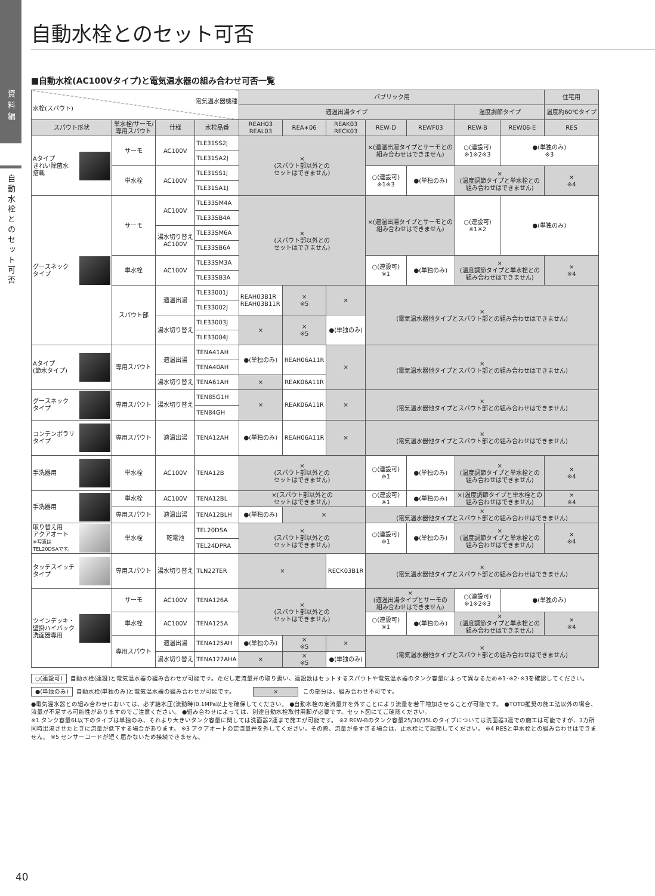資料編
自動水栓とのセット可否
自動水栓とのセット可否
■自動水栓(AC100Vタイプ)と電気温水器の組み合わせ可否一覧
| 電気温水器機種 水栓(スパウト) | | | | パブリック用 | | | | | | | 住宅用 |
| --- | --- | --- | --- | --- | --- | --- | --- | --- | --- | --- | --- |
| | | | | 適温出湯タイプ | | | | | 温度調節タイプ | | 温度約60℃タイプ |
| スパウト形状 | 単水栓/サーモ/ 専用スパウト | 仕様 | 水栓品番 | REAH03 REAL03 | REA∗06 | REAK03 RECK03 | REW-D | REWF03 | REW-B | REW06-E | RES |
| Aタイプ きれい除菌水 搭載 | サーモ | AC100V | TLE31SS2J | × (スパウト部以外との セットはできません) | | | ×(適温出湯タイプとサーモとの 組み合わせはできません) | | ○(連設可) ※1※2※3 | ●(単独のみ) ※3 | |
| | | | TLE31SA2J | | | | | | | | |
| | 単水栓 | AC100V | TLE31SS1J | | | | ○(連設可) ※1※3 | ●(単独のみ) | × (温度調節タイプと単水栓との 組み合わせはできません) | | × ※4 |
| | | | TLE31SA1J | | | | | | | | |
| グースネック タイプ | サーモ | AC100V | TLE33SM4A | × (スパウト部以外との セットはできません) | | | ×(適温出湯タイプとサーモとの 組み合わせはできません) | | ○(連設可) ※1※2 | ●(単独のみ) | |
| | | | TLE33SB4A | | | | | | | | |
| | | 湯水切り替え AC100V | TLE33SM6A | | | | | | | | |
| | | | TLE33SB6A | | | | | | | | |
| | 単水栓 | AC100V | TLE33SM3A | | | | ○(連設可) ※1 | ●(単独のみ) | × (温度調節タイプと単水栓との 組み合わせはできません) | | × ※4 |
| | | | TLE33SB3A | | | | | | | | |
| | スパウト部 | 適温出湯 | TLE33001J | REAH03B1R REAH03B11R | × ※5 | × | × (電気温水器他タイプとスパウト部との組み合わせはできません) | | | | |
| | | | TLE33002J | | | | | | | | |
| | | 湯水切り替え | TLE33003J | × | × ※5 | ●(単独のみ) | | | | | |
| | | | TLE33004J | | | | | | | | |
| Aタイプ (節水タイプ) | 専用スパウト | 適温出湯 | TENA41AH | ●(単独のみ) | REAH06A11R | × | × (電気温水器他タイプとスパウト部との組み合わせはできません) | | | | |
| | | | TENA40AH | | | | | | | | |
| | | 湯水切り替え | TENA61AH | × | REAK06A11R | | | | | | |
| グースネック タイプ | 専用スパウト | 湯水切り替え | TEN85G1H | × | REAK06A11R | × | × (電気温水器他タイプとスパウト部との組み合わせはできません) | | | | |
| | | | TEN84GH | | | | | | | | |
| コンテンポラリ タイプ | 専用スパウト | 適温出湯 | TENA12AH | ●(単独のみ) | REAH06A11R | × | × (電気温水器他タイプとスパウト部との組み合わせはできません) | | | | |
| 手洗器用 | 単水栓 | AC100V | TENA12B | × (スパウト部以外との セットはできません) | | | ○(連設可) ※1 | ●(単独のみ) | × (温度調節タイプと単水栓との 組み合わせはできません) | | × ※4 |
| 手洗器用 | 単水栓 | AC100V | TENA12BL | ×(スパウト部以外との セットはできません) | | | ○(連設可) ※1 | ●(単独のみ) | ×(温度調節タイプと単水栓との 組み合わせはできません) | | × ※4 |
| | 専用スパウト | 適温出湯 | TENA12BLH | ●(単独のみ) | × | | × (電気温水器他タイプとスパウト部との組み合わせはできません) | | | | |
| 取り替え用 アクアオート ※写真は TEL20DSAです。 | 単水栓 | 乾電池 | TEL20DSA | × (スパウト部以外との セットはできません) | | | ○(連設可) ※1 | ●(単独のみ) | × (温度調節タイプと単水栓との 組み合わせはできません) | | × ※4 |
| | | | TEL24DPRA | | | | | | | | |
| タッチスイッチ タイプ | 専用スパウト | 湯水切り替え | TLN22TER | × | | RECK03B1R | × (電気温水器他タイプとスパウト部との組み合わせはできません) | | | | |
| ツインデッキ・ 壁掛ハイバック 洗面器専用 | サーモ | AC100V | TENA126A | × (スパウト部以外との セットはできません) | | | × (適温出湯タイプとサーモの 組み合わせはできません) | | ○(連設可) ※1※2※3 | ●(単独のみ) | |
| | 単水栓 | AC100V | TENA125A | | | | ○(連設可) ※1 | ●(単独のみ) | × (温度調節タイプと単水栓との 組み合わせはできません) | | × ※4 |
| | 専用スパウト | 適温出湯 | TENA125AH | ●(単独のみ) | × ※5 | × | × (電気温水器他タイプとスパウト部との組み合わせはできません) | | | | |
| | | 湯水切り替え | TENA127AHA | × | × ※5 | ●(単独のみ) | | | | | |
○(連設可) 自動水栓(連設)と電気温水器の組み合わせが可能です。ただし定流量弁の取り扱い、連設数はセットするスパウトや電気温水器のタンク容量によって異なるため※1･※2･※3を確認してください。
●(単独のみ) 自動水栓(単独のみ)と電気温水器の組み合わせが可能です。 × この部分は、組み合わせ不可です。
●電気温水器との組み合わせにおいては、必ず給水圧(流動時)0.1MPa以上を確保してください。 ●自動水栓の定流量弁を外すことにより流量を若干増加させることが可能です。 ●TOTO推奨の施工法以外の場合、流量が不足する可能性がありますのでご注意ください。 ●組み合わせによっては、別途自動水栓取付用脚が必要です。セット図にてご確認ください。
※1 タンク容量6L以下のタイプは単独のみ、それより大きいタンク容量に関しては洗面器2連まで施工が可能です。 ※2 REW-Bのタンク容量25/30/35Lのタイプについては洗面器3連での施工は可能ですが、3カ所同時出湯させたときに流量が低下する場合があります。 ※3 アクアオートの定流量弁を外してください。その際、流量が多すぎる場合は、止水栓にて調節してください。 ※4 RESと単水栓との組み合わせはできません。 ※5 センサーコードが短く届かないため接続できません。
40